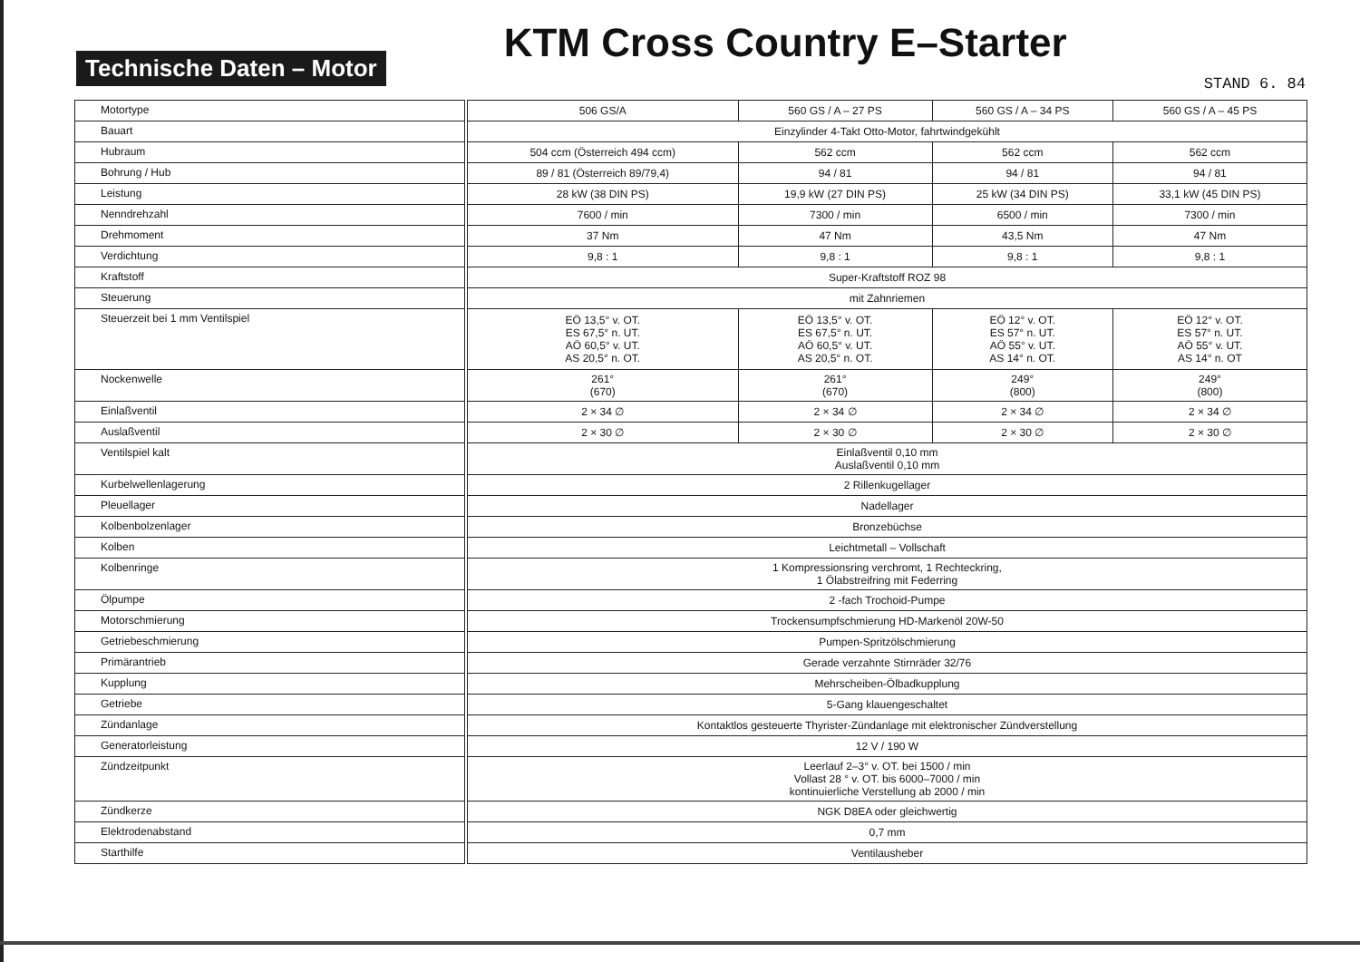Technische Daten – Motor
KTM Cross Country E–Starter
STAND 6. 84
| Motortype | 506 GS/A | 560 GS / A – 27 PS | 560 GS / A – 34 PS | 560 GS / A – 45 PS |
| Bauart | Einzylinder 4-Takt Otto-Motor, fahrtwindgekühlt | | | |
| Hubraum | 504 ccm (Österreich 494 ccm) | 562 ccm | 562 ccm | 562 ccm |
| Bohrung / Hub | 89 / 81 (Österreich 89/79,4) | 94 / 81 | 94 / 81 | 94 / 81 |
| Leistung | 28 kW (38 DIN PS) | 19,9 kW (27 DIN PS) | 25 kW (34 DIN PS) | 33,1 kW (45 DIN PS) |
| Nenndrehzahl | 7600 / min | 7300 / min | 6500 / min | 7300 / min |
| Drehmoment | 37 Nm | 47 Nm | 43,5 Nm | 47 Nm |
| Verdichtung | 9,8 : 1 | 9,8 : 1 | 9,8 : 1 | 9,8 : 1 |
| Kraftstoff | Super-Kraftstoff ROZ 98 | | | |
| Steuerung | mit Zahnriemen | | | |
| Steuerzeit bei 1 mm Ventilspiel | EÖ 13,5° v. OT. ES 67,5° n. UT. AÖ 60,5° v. UT. AS 20,5° n. OT. | EÖ 13,5° v. OT. ES 67,5° n. UT. AÖ 60,5° v. UT. AS 20,5° n. OT. | EÖ 12° v. OT. ES 57° n. UT. AÖ 55° v. UT. AS 14° n. OT. | EÖ 12° v. OT. ES 57° n. UT. AÖ 55° v. UT. AS 14° n. OT |
| Nockenwelle | 261° (670) | 261° (670) | 249° (800) | 249° (800) |
| Einlaßventil | 2 × 34 ∅ | 2 × 34 ∅ | 2 × 34 ∅ | 2 × 34 ∅ |
| Auslaßventil | 2 × 30 ∅ | 2 × 30 ∅ | 2 × 30 ∅ | 2 × 30 ∅ |
| Ventilspiel kalt | Einlaßventil 0,10 mm Auslaßventil 0,10 mm | | | |
| Kurbelwellenlagerung | 2 Rillenkugellager | | | |
| Pleuellager | Nadellager | | | |
| Kolbenbolzenlager | Bronzebüchse | | | |
| Kolben | Leichtmetall – Vollschaft | | | |
| Kolbenringe | 1 Kompressionsring verchromt, 1 Rechteckring, 1 Ölabstreifring mit Federring | | | |
| Ölpumpe | 2 -fach Trochoid-Pumpe | | | |
| Motorschmierung | Trockensumpfschmierung HD-Markenöl 20W-50 | | | |
| Getriebeschmierung | Pumpen-Spritzölschmierung | | | |
| Primärantrieb | Gerade verzahnte Stirnräder 32/76 | | | |
| Kupplung | Mehrscheiben-Ölbadkupplung | | | |
| Getriebe | 5-Gang klauengeschaltet | | | |
| Zündanlage | Kontaktlos gesteuerte Thyrister-Zündanlage mit elektronischer Zündverstellung | | | |
| Generatorleistung | 12 V / 190 W | | | |
| Zündzeitpunkt | Leerlauf 2–3° v. OT. bei 1500 / min Vollast 28 ° v. OT. bis 6000–7000 / min kontinuierliche Verstellung ab 2000 / min | | | |
| Zündkerze | NGK D8EA oder gleichwertig | | | |
| Elektrodenabstand | 0,7 mm | | | |
| Starthilfe | Ventilausheber | | | |